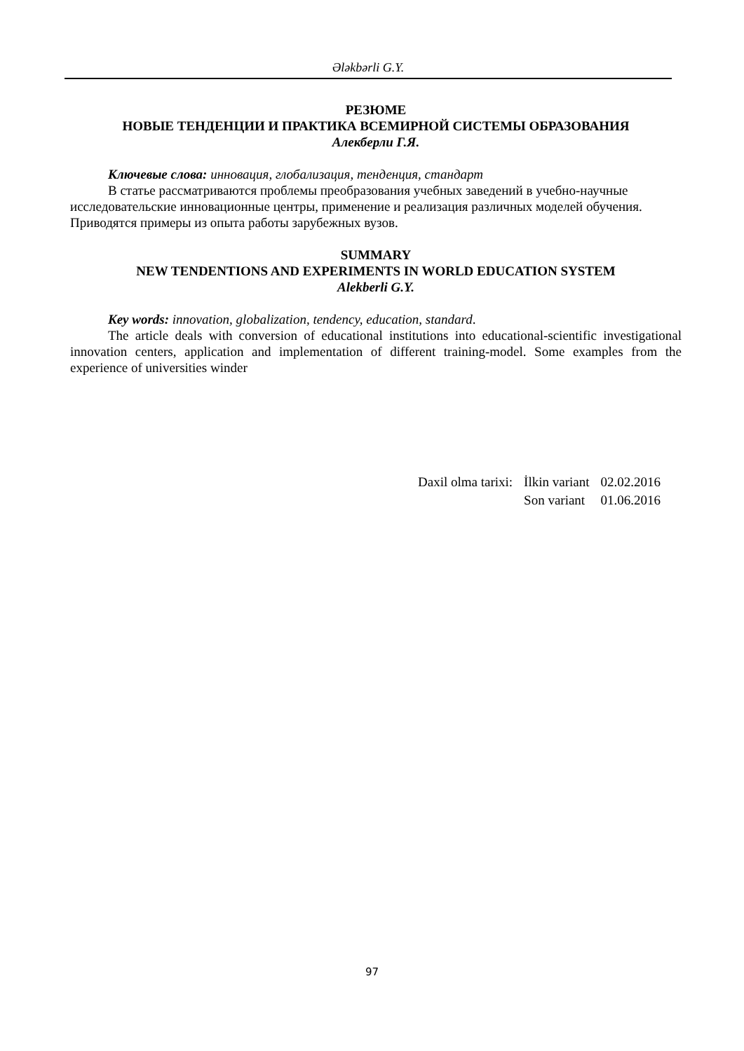Ələkbərli G.Y.
РЕЗЮМЕ
НОВЫЕ ТЕНДЕНЦИИ И ПРАКТИКА ВСЕМИРНОЙ СИСТЕМЫ ОБРАЗОВАНИЯ
Алекберли Г.Я.
Ключевые слова: инновация, глобализация, тенденция, стандарт
В статье рассматриваются проблемы преобразования учебных заведений в учебно-научные исследовательские инновационные центры, применение и реализация различных моделей обучения. Приводятся примеры из опыта работы зарубежных вузов.
SUMMARY
NEW TENDENTIONS AND EXPERIMENTS IN WORLD EDUCATION SYSTEM
Alekberli G.Y.
Key words: innovation, globalization, tendency, education, standard.
The article deals with conversion of educational institutions into educational-scientific investigational innovation centers, application and implementation of different training-model. Some examples from the experience of universities winder
| Daxil olma tarixi: | İlkin variant | 02.02.2016 |
| | Son variant | 01.06.2016 |
97